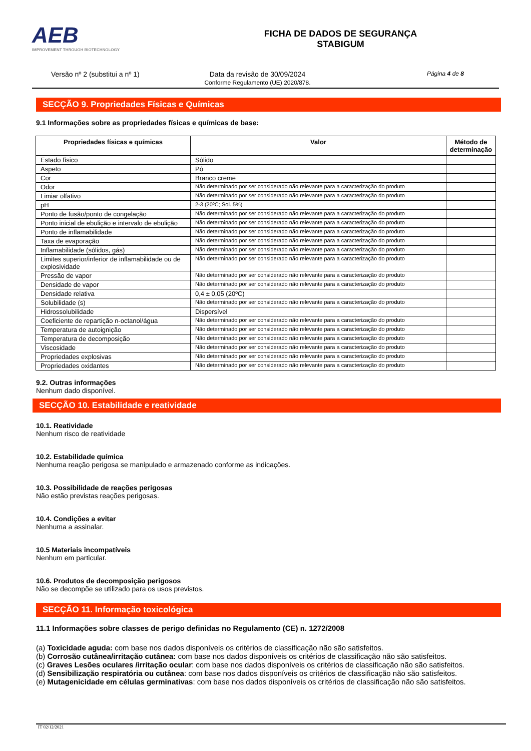AEB
IMPROVEMENT THROUGH BIOTECHNOLOGY
FICHA DE DADOS DE SEGURANÇA
STABIGUM
Versão nº 2 (substitui a nº 1) Data da revisão de 30/09/2024
Conforme Regulamento (UE) 2020/878.
Página 4 de 8
SECÇÃO 9. Propriedades Físicas e Químicas
9.1 Informações sobre as propriedades físicas e químicas de base:
| Propriedades físicas e químicas | Valor | Método de determinação |
| --- | --- | --- |
| Estado físico | Sólido | |
| Aspeto | Pó | |
| Cor | Branco creme | |
| Odor | Não determinado por ser considerado não relevante para a caracterização do produto | |
| Limiar olfativo | Não determinado por ser considerado não relevante para a caracterização do produto | |
| pH | 2-3 (20ºC; Sol. 5%) | |
| Ponto de fusão/ponto de congelação | Não determinado por ser considerado não relevante para a caracterização do produto | |
| Ponto inicial de ebulição e intervalo de ebulição | Não determinado por ser considerado não relevante para a caracterização do produto | |
| Ponto de inflamabilidade | Não determinado por ser considerado não relevante para a caracterização do produto | |
| Taxa de evaporação | Não determinado por ser considerado não relevante para a caracterização do produto | |
| Inflamabilidade (sólidos, gás) | Não determinado por ser considerado não relevante para a caracterização do produto | |
| Limites superior/inferior de inflamabilidade ou de explosividade | Não determinado por ser considerado não relevante para a caracterização do produto | |
| Pressão de vapor | Não determinado por ser considerado não relevante para a caracterização do produto | |
| Densidade de vapor | Não determinado por ser considerado não relevante para a caracterização do produto | |
| Densidade relativa | 0,4 ± 0,05 (20ºC) | |
| Solubilidade (s) | Não determinado por ser considerado não relevante para a caracterização do produto | |
| Hidrossolubilidade | Dispersível | |
| Coeficiente de repartição n-octanol/água | Não determinado por ser considerado não relevante para a caracterização do produto | |
| Temperatura de autoignição | Não determinado por ser considerado não relevante para a caracterização do produto | |
| Temperatura de decomposição | Não determinado por ser considerado não relevante para a caracterização do produto | |
| Viscosidade | Não determinado por ser considerado não relevante para a caracterização do produto | |
| Propriedades explosivas | Não determinado por ser considerado não relevante para a caracterização do produto | |
| Propriedades oxidantes | Não determinado por ser considerado não relevante para a caracterização do produto | |
9.2. Outras informações
Nenhum dado disponível.
SECÇÃO 10. Estabilidade e reatividade
10.1. Reatividade
Nenhum risco de reatividade
10.2. Estabilidade química
Nenhuma reação perigosa se manipulado e armazenado conforme as indicações.
10.3. Possibilidade de reações perigosas
Não estão previstas reações perigosas.
10.4. Condições a evitar
Nenhuma a assinalar.
10.5 Materiais incompatíveis
Nenhum em particular.
10.6. Produtos de decomposição perigosos
Não se decompõe se utilizado para os usos previstos.
SECÇÃO 11. Informação toxicológica
11.1 Informações sobre classes de perigo definidas no Regulamento (CE) n. 1272/2008
(a) Toxicidade aguda: com base nos dados disponíveis os critérios de classificação não são satisfeitos.
(b) Corrosão cutânea/irritação cutânea: com base nos dados disponíveis os critérios de classificação não são satisfeitos.
(c) Graves Lesões oculares /irritação ocular: com base nos dados disponíveis os critérios de classificação não são satisfeitos.
(d) Sensibilização respiratória ou cutânea: com base nos dados disponíveis os critérios de classificação não são satisfeitos.
(e) Mutagenicidade em células germinativas: com base nos dados disponíveis os critérios de classificação não são satisfeitos.
IT 02/12/2021